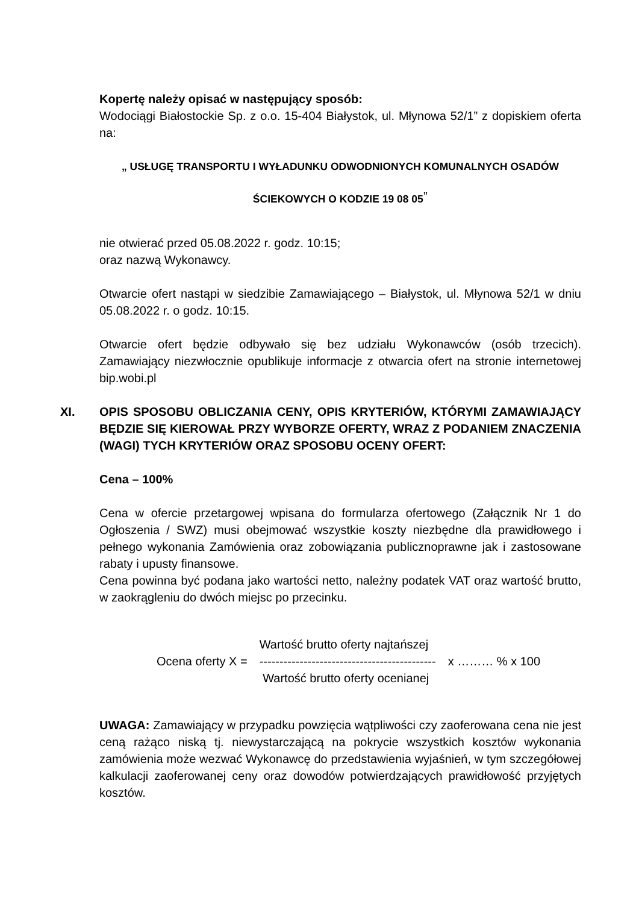Kopertę należy opisać w następujący sposób:
Wodociągi Białostockie Sp. z o.o. 15-404 Białystok, ul. Młynowa 52/1” z dopiskiem oferta na:
„ USŁUGĘ TRANSPORTU I WYŁADUNKU ODWODNIONYCH KOMUNALNYCH OSADÓW
ŚCIEKOWYCH O KODZIE 19 08 05<sup>”</sup>
nie otwierać przed 05.08.2022 r. godz. 10:15;
oraz nazwą Wykonawcy.
Otwarcie ofert nastąpi w siedzibie Zamawiającego – Białystok, ul. Młynowa 52/1 w dniu 05.08.2022 r. o godz. 10:15.
Otwarcie ofert będzie odbywało się bez udziału Wykonawców (osób trzecich). Zamawiający niezwłocznie opublikuje informacje z otwarcia ofert na stronie internetowej bip.wobi.pl
XI. OPIS SPOSOBU OBLICZANIA CENY, OPIS KRYTERIÓW, KTÓRYMI ZAMAWIAJĄCY BĘDZIE SIĘ KIEROWAŁ PRZY WYBORZE OFERTY, WRAZ Z PODANIEM ZNACZENIA (WAGI) TYCH KRYTERIÓW ORAZ SPOSOBU OCENY OFERT:
Cena – 100%
Cena w ofercie przetargowej wpisana do formularza ofertowego (Załącznik Nr 1 do Ogłoszenia / SWZ) musi obejmować wszystkie koszty niezbędne dla prawidłowego i pełnego wykonania Zamówienia oraz zobowiązania publicznoprawne jak i zastosowane rabaty i upusty finansowe.
Cena powinna być podana jako wartości netto, należny podatek VAT oraz wartość brutto, w zaokrągleniu do dwóch miejsc po przecinku.
| | Wartość brutto oferty najtańszej | |
| Ocena oferty X = | -------------------------------------------- | x ……… % x 100 |
| | Wartość brutto oferty ocenianej | |
UWAGA: Zamawiający w przypadku powzięcia wątpliwości czy zaoferowana cena nie jest ceną rażąco niską tj. niewystarczającą na pokrycie wszystkich kosztów wykonania zamówienia może wezwać Wykonawcę do przedstawienia wyjaśnień, w tym szczegółowej kalkulacji zaoferowanej ceny oraz dowodów potwierdzających prawidłowość przyjętych kosztów.